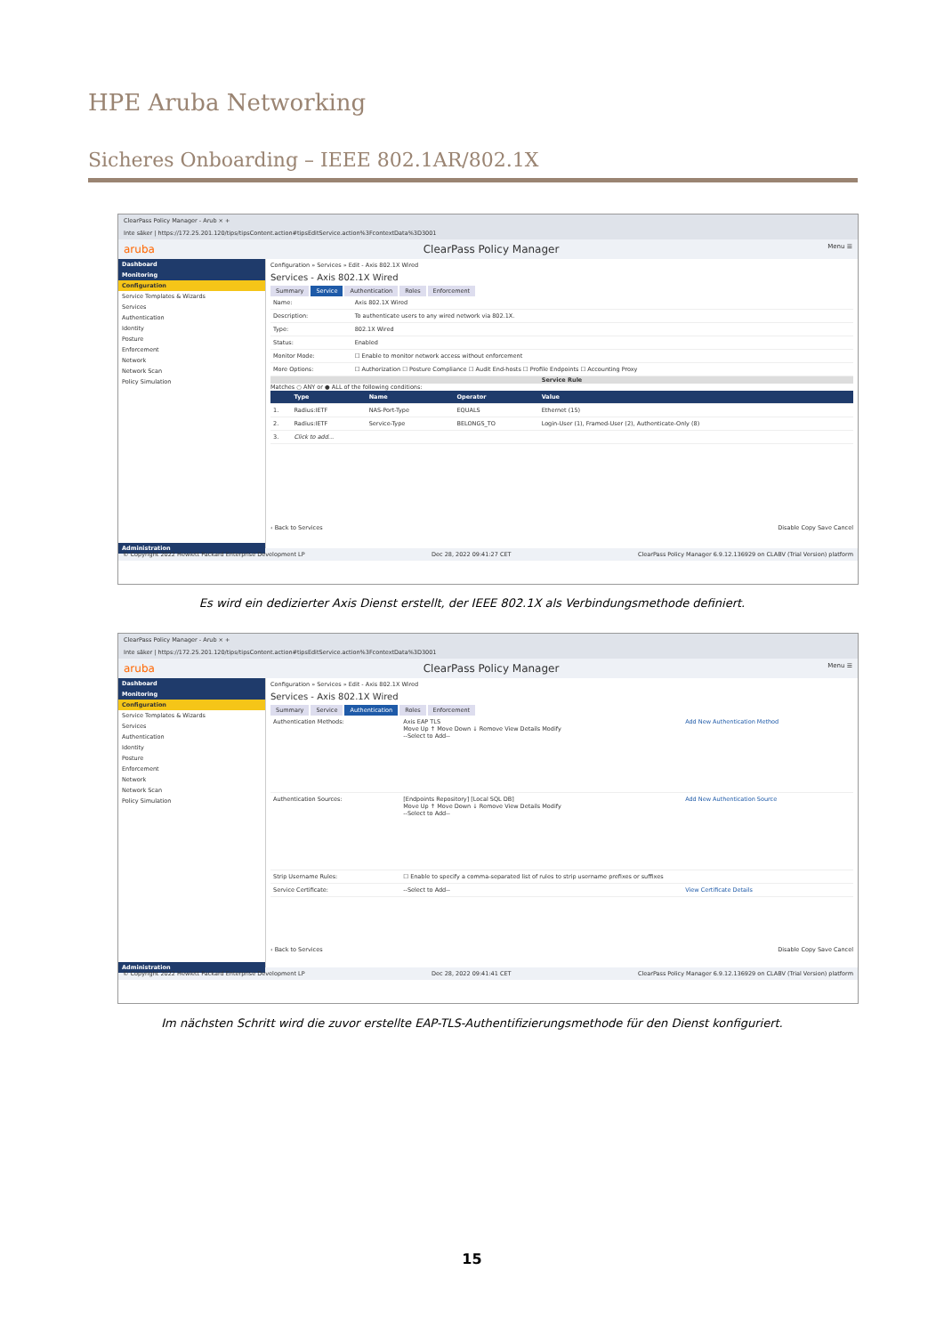HPE Aruba Networking
Sicheres Onboarding – IEEE 802.1AR/802.1X
ClearPass Policy Manager - Arub × +
Inte säker | https://172.25.201.120/tips/tipsContent.action#tipsEditService.action%3FcontextData%3D3001
aruba ClearPass Policy Manager Menu ☰
Dashboard
Monitoring
Configuration
Service Templates & Wizards
Services
Authentication
Identity
Posture
Enforcement
Network
Network Scan
Policy Simulation
Administration
Configuration » Services » Edit - Axis 802.1X Wired
Services - Axis 802.1X Wired
Summary Service Authentication Roles Enforcement
| Name: | Axis 802.1X Wired |
| Description: | To authenticate users to any wired network via 802.1X. |
| Type: | 802.1X Wired |
| Status: | Enabled |
| Monitor Mode: | ☐ Enable to monitor network access without enforcement |
| More Options: | ☐ Authorization ☐ Posture Compliance ☐ Audit End-hosts ☐ Profile Endpoints ☐ Accounting Proxy |
Service Rule
Matches ○ ANY or ● ALL of the following conditions:
| | Type | Name | Operator | Value |
| --- | --- | --- | --- | --- |
| 1. | Radius:IETF | NAS-Port-Type | EQUALS | Ethernet (15) |
| 2. | Radius:IETF | Service-Type | BELONGS_TO | Login-User (1), Framed-User (2), Authenticate-Only (8) |
| 3. | Click to add... | | | |
‹ Back to Services Disable Copy Save Cancel
© Copyright 2022 Hewlett Packard Enterprise Development LP Dec 28, 2022 09:41:27 CET ClearPass Policy Manager 6.9.12.136929 on CLABV (Trial Version) platform
Es wird ein dedizierter Axis Dienst erstellt, der IEEE 802.1X als Verbindungsmethode definiert.
ClearPass Policy Manager - Arub × +
Inte säker | https://172.25.201.120/tips/tipsContent.action#tipsEditService.action%3FcontextData%3D3001
aruba ClearPass Policy Manager Menu ☰
Dashboard
Monitoring
Configuration
Service Templates & Wizards
Services
Authentication
Identity
Posture
Enforcement
Network
Network Scan
Policy Simulation
Administration
Configuration » Services » Edit - Axis 802.1X Wired
Services - Axis 802.1X Wired
Summary Service Authentication Roles Enforcement
| Authentication Methods: | Axis EAP TLS Move Up ↑ Move Down ↓ Remove View Details Modify --Select to Add-- | Add New Authentication Method |
| Authentication Sources: | [Endpoints Repository] [Local SQL DB] Move Up ↑ Move Down ↓ Remove View Details Modify --Select to Add-- | Add New Authentication Source |
| Strip Username Rules: | ☐ Enable to specify a comma-separated list of rules to strip username prefixes or suffixes | |
| Service Certificate: | --Select to Add-- | View Certificate Details |
‹ Back to Services Disable Copy Save Cancel
© Copyright 2022 Hewlett Packard Enterprise Development LP Dec 28, 2022 09:41:41 CET ClearPass Policy Manager 6.9.12.136929 on CLABV (Trial Version) platform
Im nächsten Schritt wird die zuvor erstellte EAP-TLS-Authentifizierungsmethode für den Dienst konfiguriert.
15